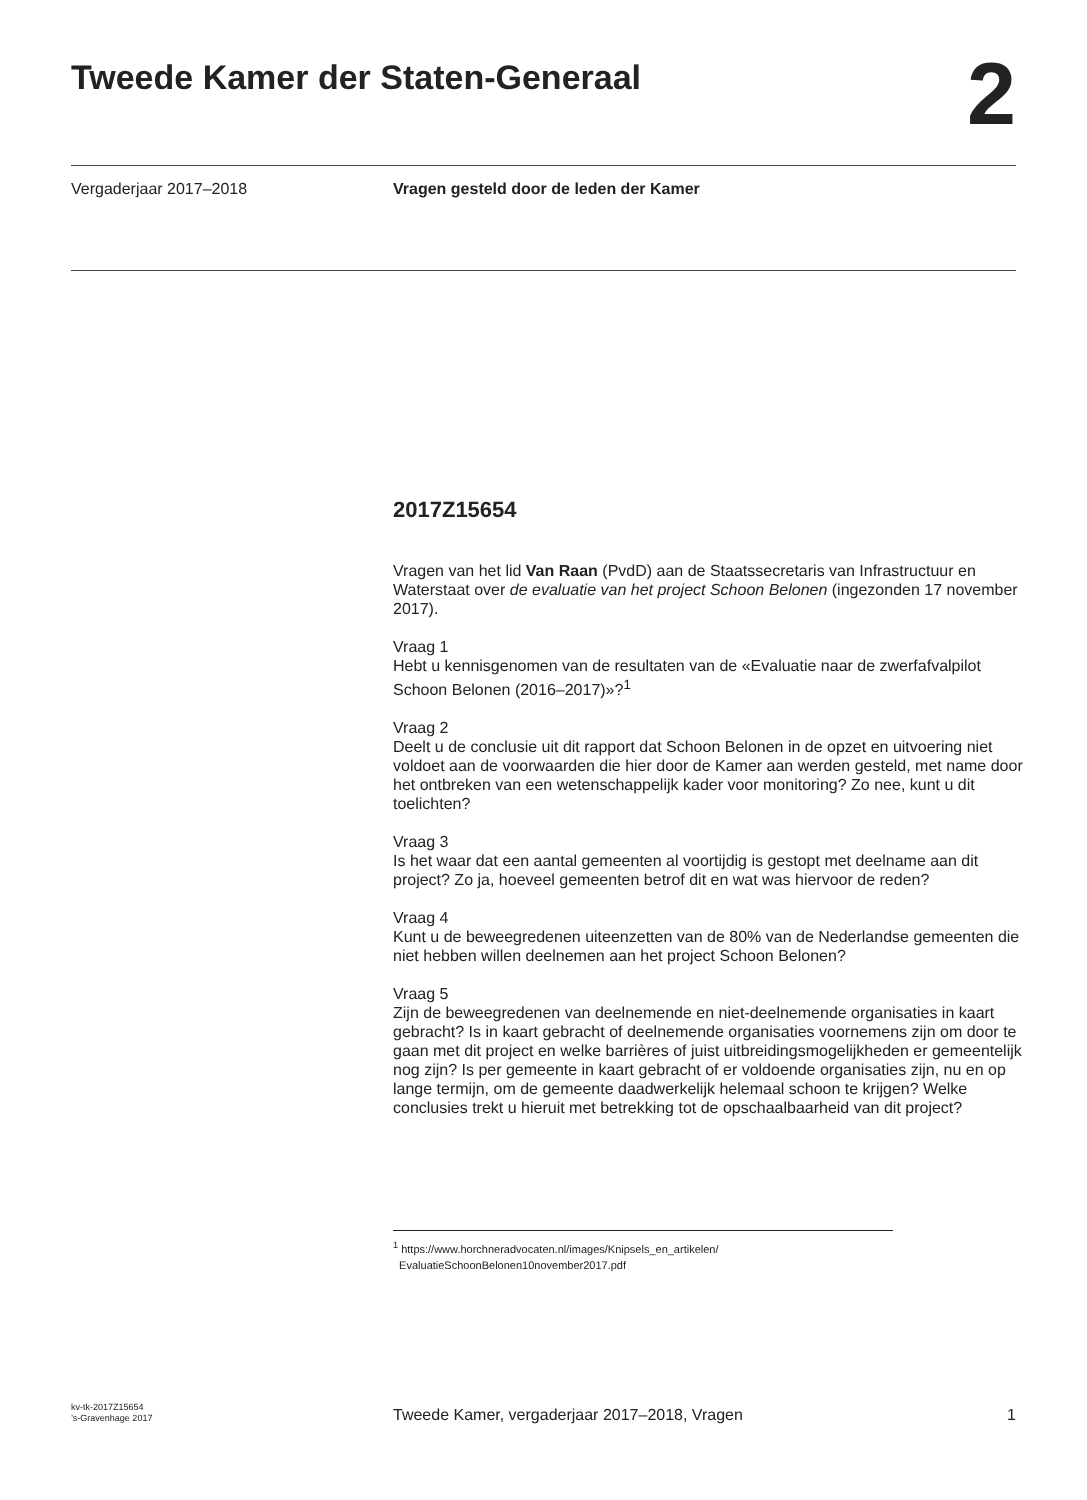Tweede Kamer der Staten-Generaal
2
Vergaderjaar 2017–2018 Vragen gesteld door de leden der Kamer
2017Z15654
Vragen van het lid Van Raan (PvdD) aan de Staatssecretaris van Infrastructuur en Waterstaat over de evaluatie van het project Schoon Belonen (ingezonden 17 november 2017).
Vraag 1
Hebt u kennisgenomen van de resultaten van de «Evaluatie naar de zwerfafvalpilot Schoon Belonen (2016–2017)»?<sup>1</sup>
Vraag 2
Deelt u de conclusie uit dit rapport dat Schoon Belonen in de opzet en uitvoering niet voldoet aan de voorwaarden die hier door de Kamer aan werden gesteld, met name door het ontbreken van een wetenschappelijk kader voor monitoring? Zo nee, kunt u dit toelichten?
Vraag 3
Is het waar dat een aantal gemeenten al voortijdig is gestopt met deelname aan dit project? Zo ja, hoeveel gemeenten betrof dit en wat was hiervoor de reden?
Vraag 4
Kunt u de beweegredenen uiteenzetten van de 80% van de Nederlandse gemeenten die niet hebben willen deelnemen aan het project Schoon Belonen?
Vraag 5
Zijn de beweegredenen van deelnemende en niet-deelnemende organisaties in kaart gebracht? Is in kaart gebracht of deelnemende organisaties voornemens zijn om door te gaan met dit project en welke barrières of juist uitbreidingsmogelijkheden er gemeentelijk nog zijn? Is per gemeente in kaart gebracht of er voldoende organisaties zijn, nu en op lange termijn, om de gemeente daadwerkelijk helemaal schoon te krijgen? Welke conclusies trekt u hieruit met betrekking tot de opschaalbaarheid van dit project?
<sup>1</sup> https://www.horchneradvocaten.nl/images/Knipsels_en_artikelen/
EvaluatieSchoonBelonen10november2017.pdf
kv-tk-2017Z15654
’s-Gravenhage 2017
Tweede Kamer, vergaderjaar 2017–2018, Vragen
1